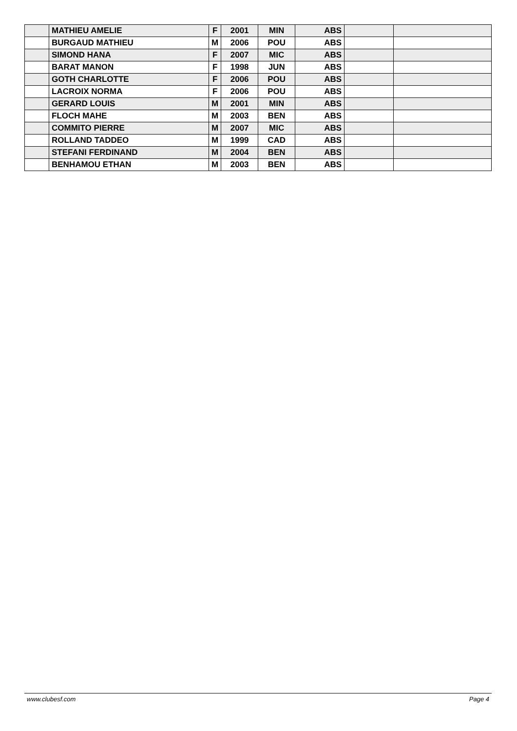| | MATHIEU AMELIE | F | 2001 | MIN | ABS | | |
| | BURGAUD MATHIEU | M | 2006 | POU | ABS | | |
| | SIMOND HANA | F | 2007 | MIC | ABS | | |
| | BARAT MANON | F | 1998 | JUN | ABS | | |
| | GOTH CHARLOTTE | F | 2006 | POU | ABS | | |
| | LACROIX NORMA | F | 2006 | POU | ABS | | |
| | GERARD LOUIS | M | 2001 | MIN | ABS | | |
| | FLOCH MAHE | M | 2003 | BEN | ABS | | |
| | COMMITO PIERRE | M | 2007 | MIC | ABS | | |
| | ROLLAND TADDEO | M | 1999 | CAD | ABS | | |
| | STEFANI FERDINAND | M | 2004 | BEN | ABS | | |
| | BENHAMOU ETHAN | M | 2003 | BEN | ABS | | |
www.clubesf.com Page 4